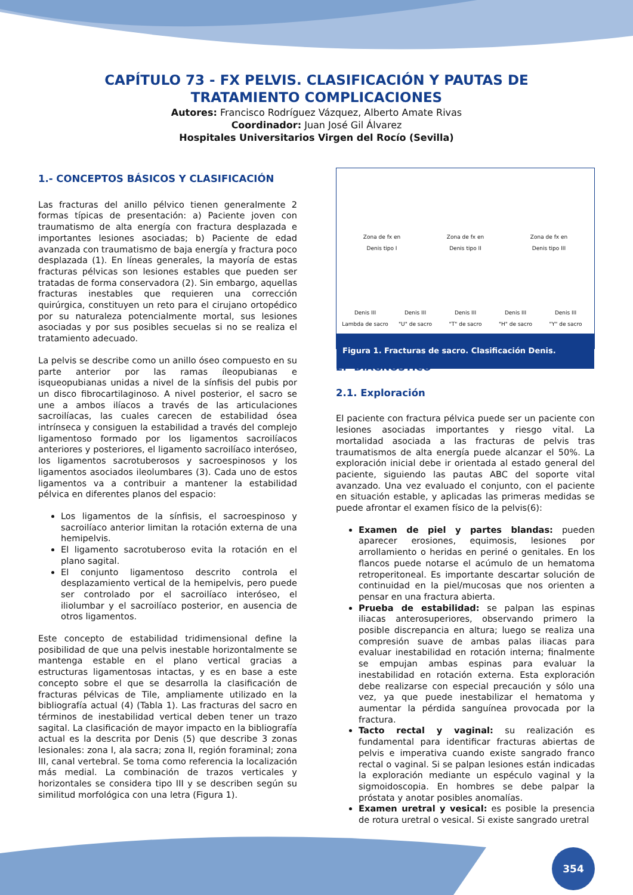CAPÍTULO 73 - FX PELVIS. CLASIFICACIÓN Y PAUTAS DE TRATAMIENTO COMPLICACIONES
Autores: Francisco Rodríguez Vázquez, Alberto Amate Rivas
Coordinador: Juan José Gil Álvarez
Hospitales Universitarios Virgen del Rocío (Sevilla)
1.- CONCEPTOS BÁSICOS Y CLASIFICACIÓN
Las fracturas del anillo pélvico tienen generalmente 2 formas típicas de presentación: a) Paciente joven con traumatismo de alta energía con fractura desplazada e importantes lesiones asociadas; b) Paciente de edad avanzada con traumatismo de baja energía y fractura poco desplazada (1). En líneas generales, la mayoría de estas fracturas pélvicas son lesiones estables que pueden ser tratadas de forma conservadora (2). Sin embargo, aquellas fracturas inestables que requieren una corrección quirúrgica, constituyen un reto para el cirujano ortopédico por su naturaleza potencialmente mortal, sus lesiones asociadas y por sus posibles secuelas si no se realiza el tratamiento adecuado.
La pelvis se describe como un anillo óseo compuesto en su parte anterior por las ramas íleopubianas e isqueopubianas unidas a nivel de la sínfisis del pubis por un disco fibrocartilaginoso. A nivel posterior, el sacro se une a ambos ilíacos a través de las articulaciones sacroilíacas, las cuales carecen de estabilidad ósea intrínseca y consiguen la estabilidad a través del complejo ligamentoso formado por los ligamentos sacroilíacos anteriores y posteriores, el ligamento sacroilíaco interóseo, los ligamentos sacrotuberosos y sacroespinosos y los ligamentos asociados ileolumbares (3). Cada uno de estos ligamentos va a contribuir a mantener la estabilidad pélvica en diferentes planos del espacio:
Los ligamentos de la sínfisis, el sacroespinoso y sacroilíaco anterior limitan la rotación externa de una hemipelvis.
El ligamento sacrotuberoso evita la rotación en el plano sagital.
El conjunto ligamentoso descrito controla el desplazamiento vertical de la hemipelvis, pero puede ser controlado por el sacroilíaco interóseo, el iliolumbar y el sacroilíaco posterior, en ausencia de otros ligamentos.
Este concepto de estabilidad tridimensional define la posibilidad de que una pelvis inestable horizontalmente se mantenga estable en el plano vertical gracias a estructuras ligamentosas intactas, y es en base a este concepto sobre el que se desarrolla la clasificación de fracturas pélvicas de Tile, ampliamente utilizado en la bibliografía actual (4) (Tabla 1). Las fracturas del sacro en términos de inestabilidad vertical deben tener un trazo sagital. La clasificación de mayor impacto en la bibliografía actual es la descrita por Denis (5) que describe 3 zonas lesionales: zona I, ala sacra; zona II, región foraminal; zona III, canal vertebral. Se toma como referencia la localización más medial. La combinación de trazos verticales y horizontales se considera tipo III y se describen según su similitud morfológica con una letra (Figura 1).
Zona de fx en
Denis tipo I
Zona de fx en
Denis tipo II
Zona de fx en
Denis tipo III
Denis III
Lambda de sacro
Denis III
"U" de sacro
Denis III
"T" de sacro
Denis III
"H" de sacro
Denis III
"Y" de sacro
Figura 1. Fracturas de sacro. Clasificación Denis.
2.- DIAGNÓSTICO
2.1. Exploración
El paciente con fractura pélvica puede ser un paciente con lesiones asociadas importantes y riesgo vital. La mortalidad asociada a las fracturas de pelvis tras traumatismos de alta energía puede alcanzar el 50%. La exploración inicial debe ir orientada al estado general del paciente, siguiendo las pautas ABC del soporte vital avanzado. Una vez evaluado el conjunto, con el paciente en situación estable, y aplicadas las primeras medidas se puede afrontar el examen físico de la pelvis(6):
Examen de piel y partes blandas: pueden aparecer erosiones, equimosis, lesiones por arrollamiento o heridas en periné o genitales. En los flancos puede notarse el acúmulo de un hematoma retroperitoneal. Es importante descartar solución de continuidad en la piel/mucosas que nos orienten a pensar en una fractura abierta.
Prueba de estabilidad: se palpan las espinas iliacas anterosuperiores, observando primero la posible discrepancia en altura; luego se realiza una compresión suave de ambas palas iliacas para evaluar inestabilidad en rotación interna; finalmente se empujan ambas espinas para evaluar la inestabilidad en rotación externa. Esta exploración debe realizarse con especial precaución y sólo una vez, ya que puede inestabilizar el hematoma y aumentar la pérdida sanguínea provocada por la fractura.
Tacto rectal y vaginal: su realización es fundamental para identificar fracturas abiertas de pelvis e imperativa cuando existe sangrado franco rectal o vaginal. Si se palpan lesiones están indicadas la exploración mediante un espéculo vaginal y la sigmoidoscopia. En hombres se debe palpar la próstata y anotar posibles anomalías.
Examen uretral y vesical: es posible la presencia de rotura uretral o vesical. Si existe sangrado uretral
354